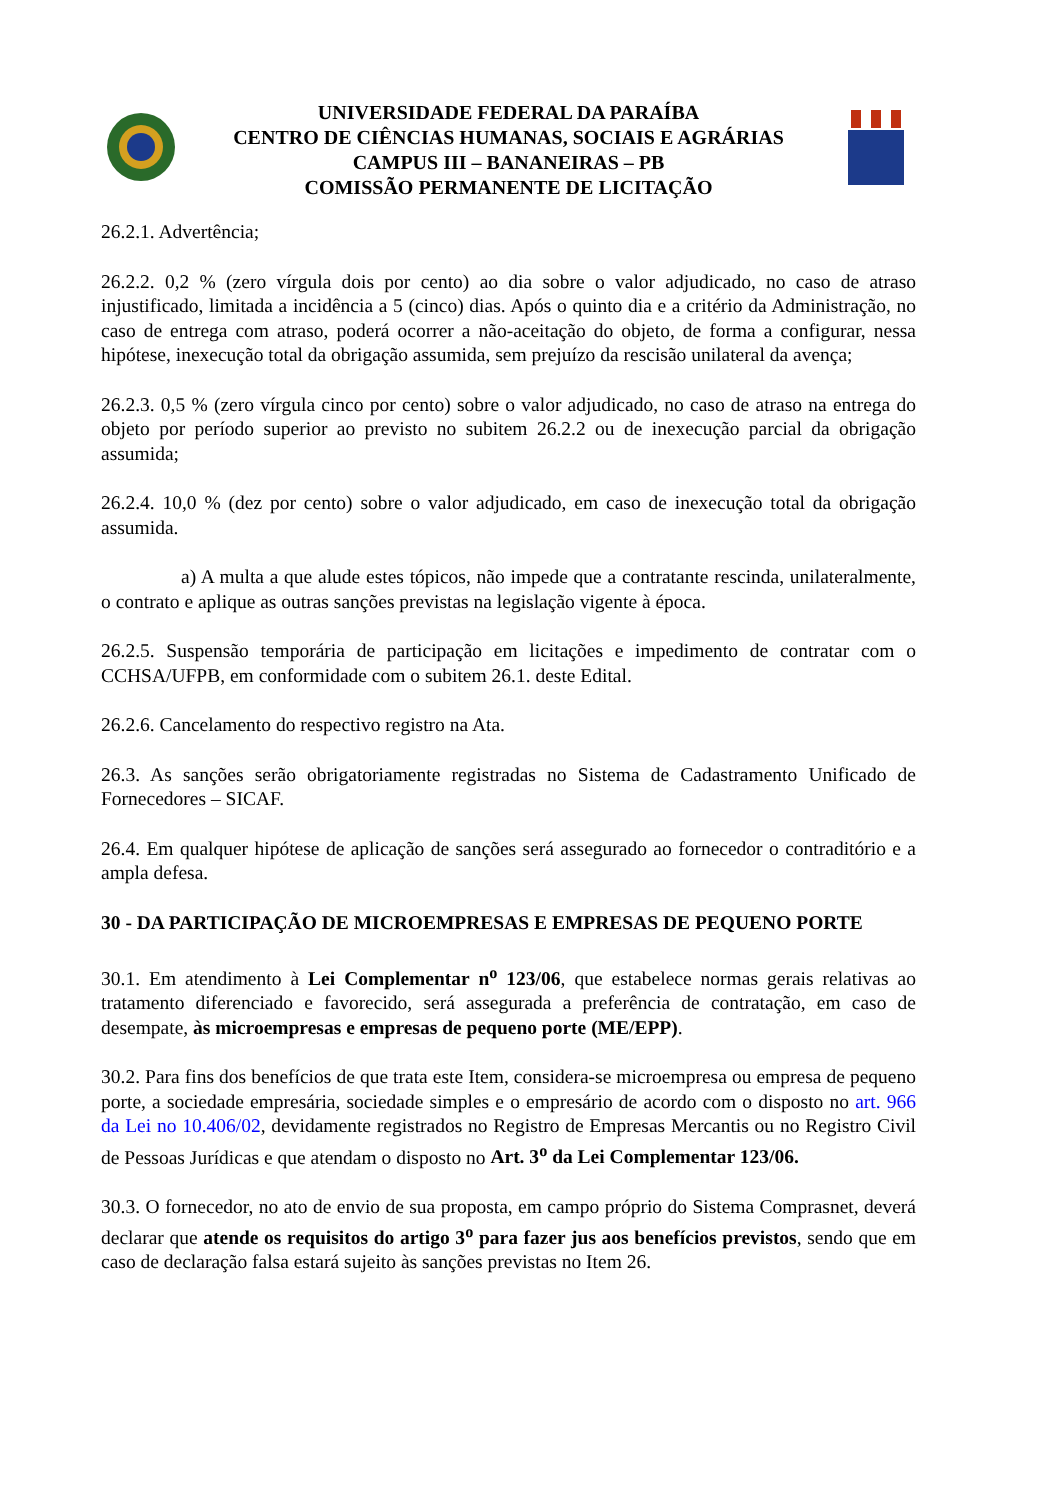UNIVERSIDADE FEDERAL DA PARAÍBA
CENTRO DE CIÊNCIAS HUMANAS, SOCIAIS E AGRÁRIAS
CAMPUS III – BANANEIRAS – PB
COMISSÃO PERMANENTE DE LICITAÇÃO
26.2.1. Advertência;
26.2.2. 0,2 % (zero vírgula dois por cento) ao dia sobre o valor adjudicado, no caso de atraso injustificado, limitada a incidência a 5 (cinco) dias. Após o quinto dia e a critério da Administração, no caso de entrega com atraso, poderá ocorrer a não-aceitação do objeto, de forma a configurar, nessa hipótese, inexecução total da obrigação assumida, sem prejuízo da rescisão unilateral da avença;
26.2.3. 0,5 % (zero vírgula cinco por cento) sobre o valor adjudicado, no caso de atraso na entrega do objeto por período superior ao previsto no subitem 26.2.2 ou de inexecução parcial da obrigação assumida;
26.2.4. 10,0 % (dez por cento) sobre o valor adjudicado, em caso de inexecução total da obrigação assumida.
a) A multa a que alude estes tópicos, não impede que a contratante rescinda, unilateralmente, o contrato e aplique as outras sanções previstas na legislação vigente à época.
26.2.5. Suspensão temporária de participação em licitações e impedimento de contratar com o CCHSA/UFPB, em conformidade com o subitem 26.1. deste Edital.
26.2.6. Cancelamento do respectivo registro na Ata.
26.3. As sanções serão obrigatoriamente registradas no Sistema de Cadastramento Unificado de Fornecedores – SICAF.
26.4. Em qualquer hipótese de aplicação de sanções será assegurado ao fornecedor o contraditório e a ampla defesa.
30 - DA PARTICIPAÇÃO DE MICROEMPRESAS E EMPRESAS DE PEQUENO PORTE
30.1. Em atendimento à Lei Complementar n<sup>o</sup> 123/06, que estabelece normas gerais relativas ao tratamento diferenciado e favorecido, será assegurada a preferência de contratação, em caso de desempate, às microempresas e empresas de pequeno porte (ME/EPP).
30.2. Para fins dos benefícios de que trata este Item, considera-se microempresa ou empresa de pequeno porte, a sociedade empresária, sociedade simples e o empresário de acordo com o disposto no art. 966 da Lei no 10.406/02, devidamente registrados no Registro de Empresas Mercantis ou no Registro Civil de Pessoas Jurídicas e que atendam o disposto no Art. 3<sup>o</sup> da Lei Complementar 123/06.
30.3. O fornecedor, no ato de envio de sua proposta, em campo próprio do Sistema Comprasnet, deverá declarar que atende os requisitos do artigo 3<sup>o</sup> para fazer jus aos benefícios previstos, sendo que em caso de declaração falsa estará sujeito às sanções previstas no Item 26.